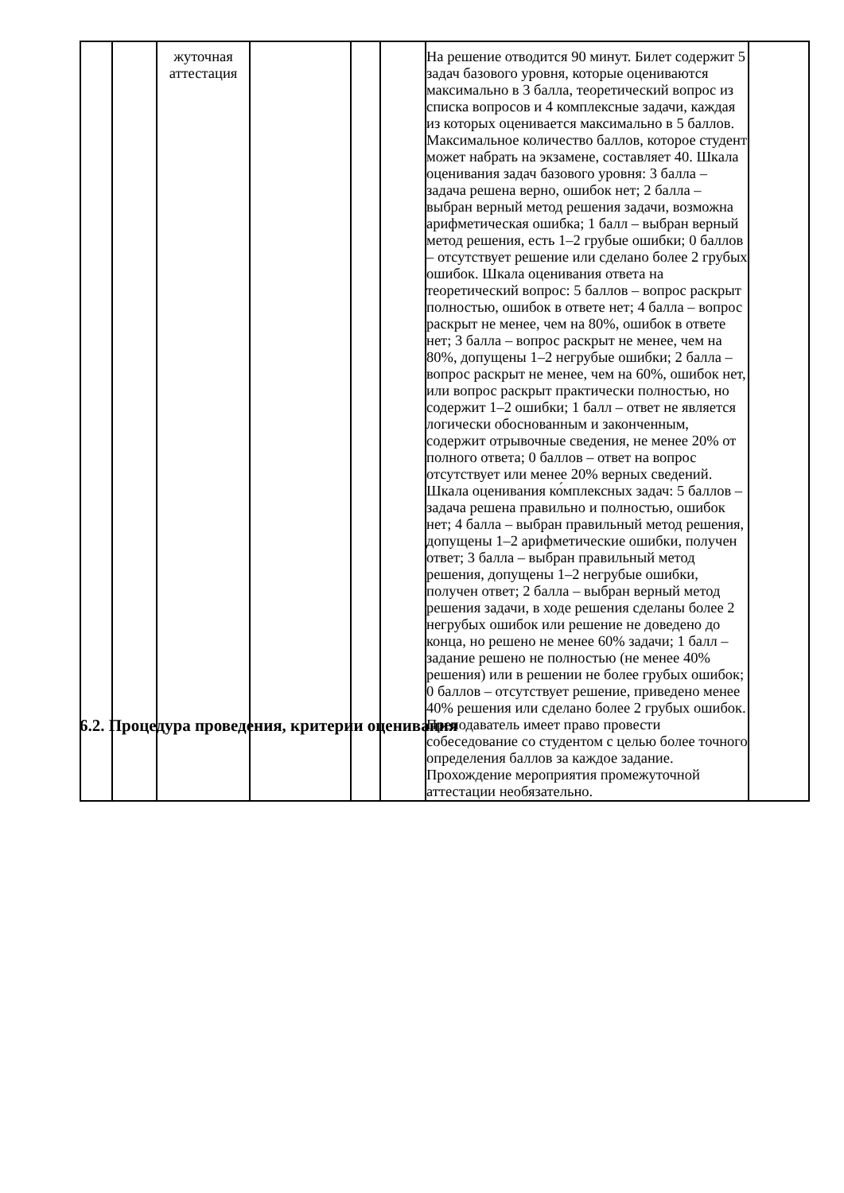| | | жуточная аттестация | | | | На решение отводится 90 минут. Билет содержит 5 задач базового уровня, которые оцениваются максимально в 3 балла, теоретический вопрос из списка вопросов и 4 комплексные задачи, каждая из которых оценивается максимально в 5 баллов. Максимальное количество баллов, которое студент может набрать на экзамене, составляет 40. Шкала оценивания задач базового уровня: 3 балла – задача решена верно, ошибок нет; 2 балла – выбран верный метод решения задачи, возможна арифметическая ошибка; 1 балл – выбран верный метод решения, есть 1–2 грубые ошибки; 0 баллов – отсутствует решение или сделано более 2 грубых ошибок. Шкала оценивания ответа на теоретический вопрос: 5 баллов – вопрос раскрыт полностью, ошибок в ответе нет; 4 балла – вопрос раскрыт не менее, чем на 80%, ошибок в ответе нет; 3 балла – вопрос раскрыт не менее, чем на 80%, допущены 1–2 негрубые ошибки; 2 балла – вопрос раскрыт не менее, чем на 60%, ошибок нет, или вопрос раскрыт практически полностью, но содержит 1–2 ошибки; 1 балл – ответ не является логически обоснованным и законченным, содержит отрывочные сведения, не менее 20% от полного ответа; 0 баллов – ответ на вопрос отсутствует или менее 20% верных сведений. Шкала оценивания ко́мплексных задач: 5 баллов – задача решена правильно и полностью, ошибок нет; 4 балла – выбран правильный метод решения, допущены 1–2 арифметические ошибки, получен ответ; 3 балла – выбран правильный метод решения, допущены 1–2 негрубые ошибки, получен ответ; 2 балла – выбран верный метод решения задачи, в ходе решения сделаны более 2 негрубых ошибок или решение не доведено до конца, но решено не менее 60% задачи; 1 балл – задание решено не полностью (не менее 40% решения) или в решении не более грубых ошибок; 0 баллов – отсутствует решение, приведено менее 40% решения или сделано более 2 грубых ошибок. Преподаватель имеет право провести собеседование со студентом с целью более точного определения баллов за каждое задание. Прохождение мероприятия промежуточной аттестации необязательно. | |
6.2. Процедура проведения, критерии оценивания